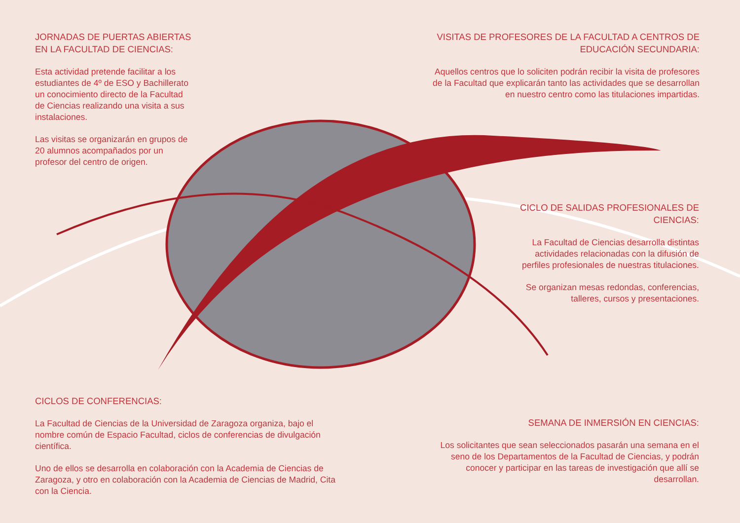JORNADAS DE PUERTAS ABIERTAS EN LA FACULTAD DE CIENCIAS:
Esta actividad pretende facilitar a los estudiantes de 4º de ESO y Bachillerato un conocimiento directo de la Facultad de Ciencias realizando una visita a sus instalaciones.
Las visitas se organizarán en grupos de 20 alumnos acompañados por un profesor del centro de origen.
VISITAS DE PROFESORES DE LA FACULTAD A CENTROS DE EDUCACIÓN SECUNDARIA:
Aquellos centros que lo soliciten podrán recibir la visita de profesores de la Facultad que explicarán tanto las actividades que se desarrollan en nuestro centro como las titulaciones impartidas.
CICLO DE SALIDAS PROFESIONALES DE CIENCIAS:
La Facultad de Ciencias desarrolla distintas actividades relacionadas con la difusión de perfiles profesionales de nuestras titulaciones.
Se organizan mesas redondas, conferencias, talleres, cursos y presentaciones.
CICLOS DE CONFERENCIAS:
La Facultad de Ciencias de la Universidad de Zaragoza organiza, bajo el nombre común de Espacio Facultad, ciclos de conferencias de divulgación científica.
Uno de ellos se desarrolla en colaboración con la Academia de Ciencias de Zaragoza, y otro en colaboración con la Academia de Ciencias de Madrid, Cita con la Ciencia.
SEMANA DE INMERSIÓN EN CIENCIAS:
Los solicitantes que sean seleccionados pasarán una semana en el seno de los Departamentos de la Facultad de Ciencias, y podrán conocer y participar en las tareas de investigación que allí se desarrollan.